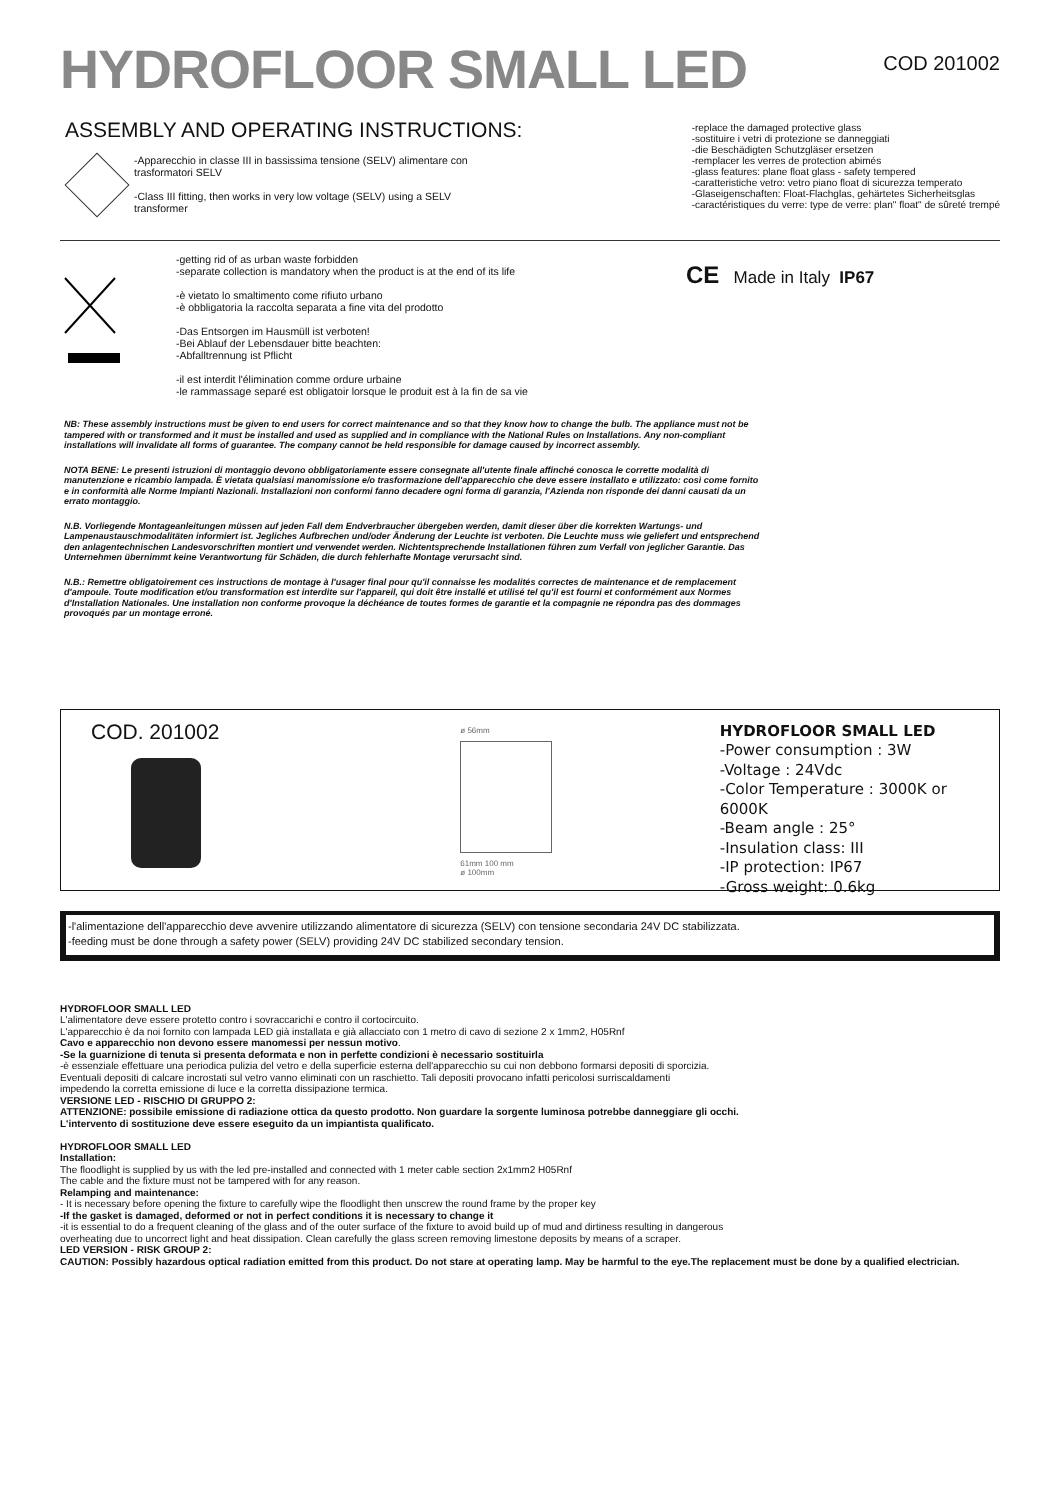HYDROFLOOR SMALL LED
COD 201002
ASSEMBLY AND OPERATING INSTRUCTIONS:
-Apparecchio in classe III in bassissima tensione (SELV) alimentare con trasformatori SELV
-Class III fitting, then works in very low voltage (SELV) using a SELV transformer
-replace the damaged protective glass
-sostituire i vetri di protezione se danneggiati
-die Beschädigten Schutzgläser ersetzen
-remplacer les verres de protection abimés
-glass features: plane float glass - safety tempered
-caratteristiche vetro: vetro piano float di sicurezza temperato
-Glaseigenschaften: Float-Flachglas, gehärtetes Sicherheitsglas
-caractéristiques du verre: type de verre: plan" float" de sûreté trempé
-getting rid of as urban waste forbidden
-separate collection is mandatory when the product is at the end of its life
-è vietato lo smaltimento come rifiuto urbano
-è obbligatoria la raccolta separata a fine vita del prodotto
-Das Entsorgen im Hausmüll ist verboten!
-Bei Ablauf der Lebensdauer bitte beachten:
-Abfalltrennung ist Pflicht
-il est interdit l'élimination comme ordure urbaine
-le rammassage separé est obligatoir lorsque le produit est à la fin de sa vie
CE Made in Italy IP67
NB: These assembly instructions must be given to end users for correct maintenance and so that they know how to change the bulb. The appliance must not be tampered with or transformed and it must be installed and used as supplied and in compliance with the National Rules on Installations. Any non-compliant installations will invalidate all forms of guarantee. The company cannot be held responsible for damage caused by incorrect assembly.
NOTA BENE: Le presenti istruzioni di montaggio devono obbligatoriamente essere consegnate all'utente finale affinché conosca le corrette modalità di manutenzione e ricambio lampada. È vietata qualsiasi manomissione e/o trasformazione dell'apparecchio che deve essere installato e utilizzato: così come fornito e in conformità alle Norme Impianti Nazionali. Installazioni non conformi fanno decadere ogni forma di garanzia, l'Azienda non risponde dei danni causati da un errato montaggio.
N.B. Vorliegende Montageanleitungen müssen auf jeden Fall dem Endverbraucher übergeben werden, damit dieser über die korrekten Wartungs- und Lampenaustauschmodalitäten informiert ist. Jegliches Aufbrechen und/oder Änderung der Leuchte ist verboten. Die Leuchte muss wie geliefert und entsprechend den anlagentechnischen Landesvorschriften montiert und verwendet werden. Nichtentsprechende Installationen führen zum Verfall von jeglicher Garantie. Das Unternehmen übernimmt keine Verantwortung für Schäden, die durch fehlerhafte Montage verursacht sind.
N.B.: Remettre obligatoirement ces instructions de montage à l'usager final pour qu'il connaisse les modalités correctes de maintenance et de remplacement d'ampoule. Toute modification et/ou transformation est interdite sur l'appareil, qui doit être installé et utilisé tel qu'il est fourni et conformément aux Normes d'Installation Nationales. Une installation non conforme provoque la déchéance de toutes formes de garantie et la compagnie ne répondra pas des dommages provoqués par un montage erroné.
COD. 201002
ø 56mm
61mm 100 mm
ø 100mm
HYDROFLOOR SMALL LED
-Power consumption : 3W
-Voltage : 24Vdc
-Color Temperature : 3000K or 6000K
-Beam angle : 25°
-Insulation class: III
-IP protection: IP67
-Gross weight: 0.6kg
-l'alimentazione dell'apparecchio deve avvenire utilizzando alimentatore di sicurezza (SELV) con tensione secondaria 24V DC stabilizzata.
-feeding must be done through a safety power (SELV) providing 24V DC stabilized secondary tension.
HYDROFLOOR SMALL LED
L'alimentatore deve essere protetto contro i sovraccarichi e contro il cortocircuito.
L'apparecchio è da noi fornito con lampada LED già installata e già allacciato con 1 metro di cavo di sezione 2 x 1mm2, H05Rnf
Cavo e apparecchio non devono essere manomessi per nessun motivo.
-Se la guarnizione di tenuta si presenta deformata e non in perfette condizioni è necessario sostituirla
-è essenziale effettuare una periodica pulizia del vetro e della superficie esterna dell'apparecchio su cui non debbono formarsi depositi di sporcizia.
Eventuali depositi di calcare incrostati sul vetro vanno eliminati con un raschietto. Tali depositi provocano infatti pericolosi surriscaldamenti
impedendo la corretta emissione di luce e la corretta dissipazione termica.
VERSIONE LED - RISCHIO DI GRUPPO 2:
ATTENZIONE: possibile emissione di radiazione ottica da questo prodotto. Non guardare la sorgente luminosa potrebbe danneggiare gli occhi.
L'intervento di sostituzione deve essere eseguito da un impiantista qualificato.
HYDROFLOOR SMALL LED
Installation:
The floodlight is supplied by us with the led pre-installed and connected with 1 meter cable section 2x1mm2 H05Rnf
The cable and the fixture must not be tampered with for any reason.
Relamping and maintenance:
- It is necessary before opening the fixture to carefully wipe the floodlight then unscrew the round frame by the proper key
-If the gasket is damaged, deformed or not in perfect conditions it is necessary to change it
-it is essential to do a frequent cleaning of the glass and of the outer surface of the fixture to avoid build up of mud and dirtiness resulting in dangerous
overheating due to uncorrect light and heat dissipation. Clean carefully the glass screen removing limestone deposits by means of a scraper.
LED VERSION - RISK GROUP 2:
CAUTION: Possibly hazardous optical radiation emitted from this product. Do not stare at operating lamp. May be harmful to the eye.The replacement must be done by a qualified electrician.